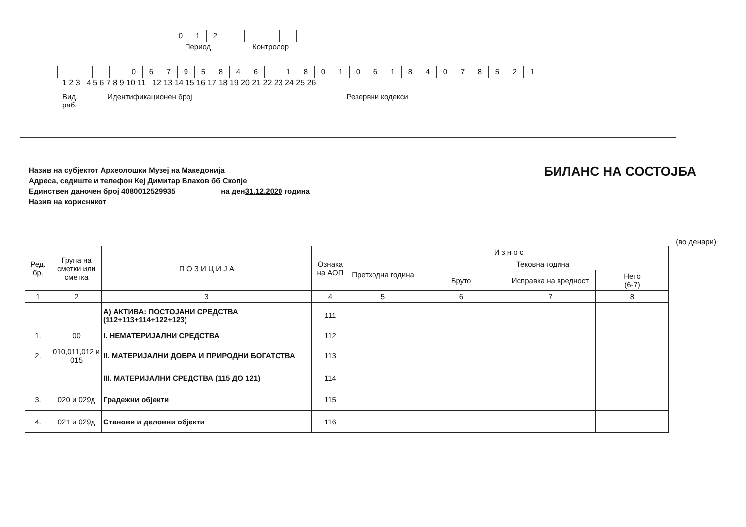012
Период
Контролор
06795846 180106184078521
1 2 3 4 5 6 7 8 9 10 11 12 13 14 15 16 17 18 19 20 21 22 23 24 25 26
Вид.
раб.
Идентификационен број Резервни кодекси
Назив на субјектот Археолошки Музеј на Македонија
Адреса, седиште и телефон Кеј Димитар Влахов бб Скопје
Единствен даночен број 4080012529935 на ден31.12.2020 година
Назив на корисникот______________________________________________
БИЛАНС НА СОСТОЈБА
(во денари)
| Ред. бр. | Група на сметки или сметка | П О З И Ц И Ј А | Ознака на АОП | И з н о с | | | |
| --- | --- | --- | --- | --- | --- | --- | --- |
| | | | | Претходна година | Тековна година | | |
| | | | | | Бруто | Исправка на вредност | Нето (6-7) |
| 1 | 2 | 3 | 4 | 5 | 6 | 7 | 8 |
| | | А) АКТИВА: ПОСТОЈАНИ СРЕДСТВА (112+113+114+122+123) | 111 | | | | |
| 1. | 00 | I. НЕМАТЕРИЈАЛНИ СРЕДСТВА | 112 | | | | |
| 2. | 010,011,012 и 015 | II. МАТЕРИЈАЛНИ ДОБРА И ПРИРОДНИ БОГАТСТВА | 113 | | | | |
| | | III. МАТЕРИЈАЛНИ СРЕДСТВА (115 ДО 121) | 114 | | | | |
| 3. | 020 и 029д | Градежни објекти | 115 | | | | |
| 4. | 021 и 029д | Станови и деловни објекти | 116 | | | | |